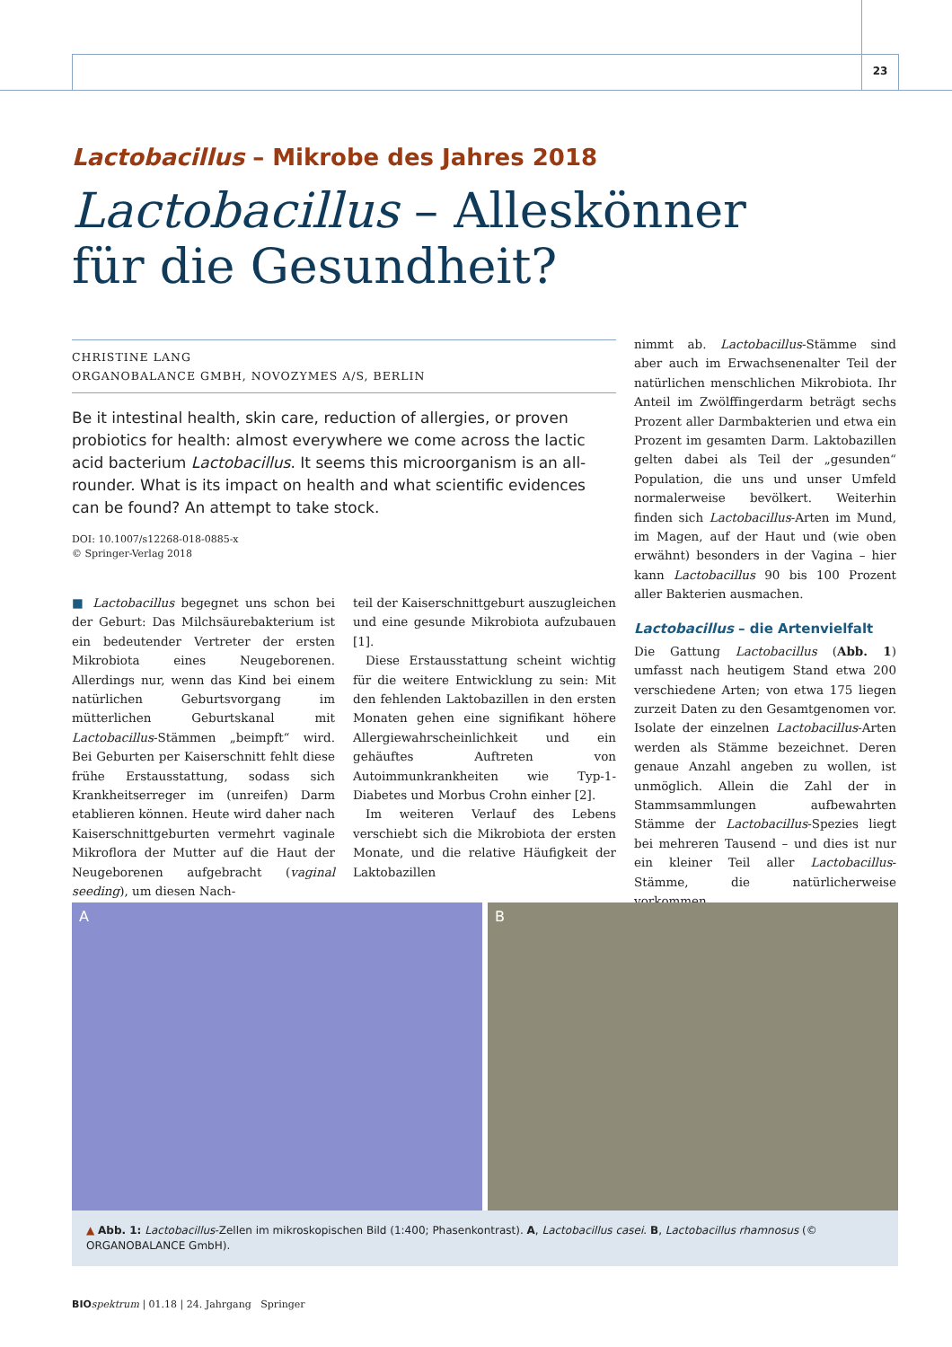23
Lactobacillus – Mikrobe des Jahres 2018
Lactobacillus – Alleskönner
für die Gesundheit?
CHRISTINE LANG
ORGANOBALANCE GMBH, NOVOZYMES A/S, BERLIN
Be it intestinal health, skin care, reduction of allergies, or proven probiotics for health: almost everywhere we come across the lactic acid bacterium Lactobacillus. It seems this microorganism is an all-rounder. What is its impact on health and what scientific evidences can be found? An attempt to take stock.
DOI: 10.1007/s12268-018-0885-x
© Springer-Verlag 2018
■ Lactobacillus begegnet uns schon bei der Geburt: Das Milchsäurebakterium ist ein bedeutender Vertreter der ersten Mikrobiota eines Neugeborenen. Allerdings nur, wenn das Kind bei einem natürlichen Geburtsvorgang im mütterlichen Geburtskanal mit Lactobacillus-Stämmen „beimpft“ wird. Bei Geburten per Kaiserschnitt fehlt diese frühe Erstausstattung, sodass sich Krankheitserreger im (unreifen) Darm etablieren können. Heute wird daher nach Kaiserschnittgeburten vermehrt vaginale Mikroflora der Mutter auf die Haut der Neugeborenen aufgebracht (vaginal seeding), um diesen Nach-
teil der Kaiserschnittgeburt auszugleichen und eine gesunde Mikrobiota aufzubauen [1].
Diese Erstausstattung scheint wichtig für die weitere Entwicklung zu sein: Mit den fehlenden Laktobazillen in den ersten Monaten gehen eine signifikant höhere Allergiewahrscheinlichkeit und ein gehäuftes Auftreten von Autoimmunkrankheiten wie Typ-1-Diabetes und Morbus Crohn einher [2].
Im weiteren Verlauf des Lebens verschiebt sich die Mikrobiota der ersten Monate, und die relative Häufigkeit der Laktobazillen
nimmt ab. Lactobacillus-Stämme sind aber auch im Erwachsenenalter Teil der natürlichen menschlichen Mikrobiota. Ihr Anteil im Zwölffingerdarm beträgt sechs Prozent aller Darmbakterien und etwa ein Prozent im gesamten Darm. Laktobazillen gelten dabei als Teil der „gesunden“ Population, die uns und unser Umfeld normalerweise bevölkert. Weiterhin finden sich Lactobacillus-Arten im Mund, im Magen, auf der Haut und (wie oben erwähnt) besonders in der Vagina – hier kann Lactobacillus 90 bis 100 Prozent aller Bakterien ausmachen.
Lactobacillus – die Artenvielfalt
Die Gattung Lactobacillus (Abb. 1) umfasst nach heutigem Stand etwa 200 verschiedene Arten; von etwa 175 liegen zurzeit Daten zu den Gesamtgenomen vor. Isolate der einzelnen Lactobacillus-Arten werden als Stämme bezeichnet. Deren genaue Anzahl angeben zu wollen, ist unmöglich. Allein die Zahl der in Stammsammlungen aufbewahrten Stämme der Lactobacillus-Spezies liegt bei mehreren Tausend – und dies ist nur ein kleiner Teil aller Lactobacillus-Stämme, die natürlicherweise vorkommen.
A B
▲ Abb. 1: Lactobacillus-Zellen im mikroskopischen Bild (1:400; Phasenkontrast). A, Lactobacillus casei. B, Lactobacillus rhamnosus (© ORGANOBALANCE GmbH).
BIO spektrum | 01.18 | 24. Jahrgang Springer